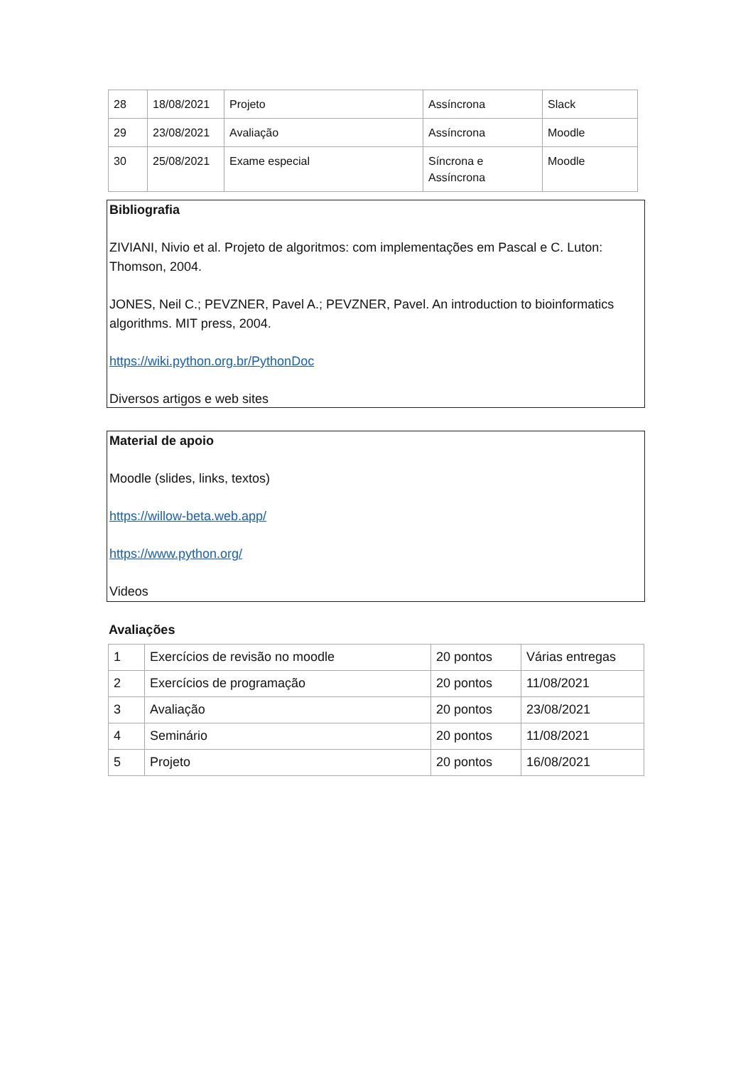| 28 | 18/08/2021 | Projeto | Assíncrona | Slack |
| 29 | 23/08/2021 | Avaliação | Assíncrona | Moodle |
| 30 | 25/08/2021 | Exame especial | Síncrona e Assíncrona | Moodle |
Bibliografia
ZIVIANI, Nivio et al. Projeto de algoritmos: com implementações em Pascal e C. Luton: Thomson, 2004.
JONES, Neil C.; PEVZNER, Pavel A.; PEVZNER, Pavel. An introduction to bioinformatics algorithms. MIT press, 2004.
https://wiki.python.org.br/PythonDoc
Diversos artigos e web sites
Material de apoio
Moodle (slides, links, textos)
https://willow-beta.web.app/
https://www.python.org/
Videos
Avaliações
| 1 | Exercícios de revisão no moodle | 20 pontos | Várias entregas |
| 2 | Exercícios de programação | 20 pontos | 11/08/2021 |
| 3 | Avaliação | 20 pontos | 23/08/2021 |
| 4 | Seminário | 20 pontos | 11/08/2021 |
| 5 | Projeto | 20 pontos | 16/08/2021 |